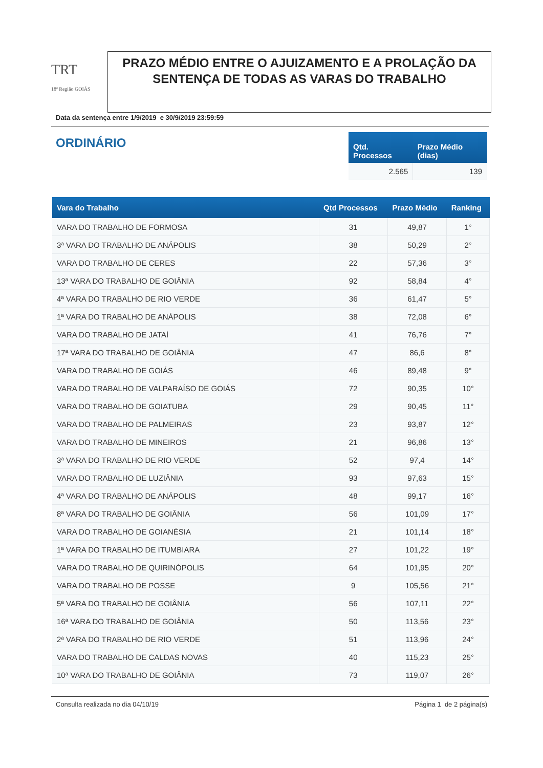TRT
18ª Região GOIÁS
PRAZO MÉDIO ENTRE O AJUIZAMENTO E A PROLAÇÃO DA SENTENÇA DE TODAS AS VARAS DO TRABALHO
Data da sentença entre 1/9/2019 e 30/9/2019 23:59:59
ORDINÁRIO
| Qtd. Processos | Prazo Médio (dias) |
| --- | --- |
| 2.565 | 139 |
| Vara do Trabalho | Qtd Processos | Prazo Médio | Ranking |
| --- | --- | --- | --- |
| VARA DO TRABALHO DE FORMOSA | 31 | 49,87 | 1° |
| 3ª VARA DO TRABALHO DE ANÁPOLIS | 38 | 50,29 | 2° |
| VARA DO TRABALHO DE CERES | 22 | 57,36 | 3° |
| 13ª VARA DO TRABALHO DE GOIÂNIA | 92 | 58,84 | 4° |
| 4ª VARA DO TRABALHO DE RIO VERDE | 36 | 61,47 | 5° |
| 1ª VARA DO TRABALHO DE ANÁPOLIS | 38 | 72,08 | 6° |
| VARA DO TRABALHO DE JATAÍ | 41 | 76,76 | 7° |
| 17ª VARA DO TRABALHO DE GOIÂNIA | 47 | 86,6 | 8° |
| VARA DO TRABALHO DE GOIÁS | 46 | 89,48 | 9° |
| VARA DO TRABALHO DE VALPARAÍSO DE GOIÁS | 72 | 90,35 | 10° |
| VARA DO TRABALHO DE GOIATUBA | 29 | 90,45 | 11° |
| VARA DO TRABALHO DE PALMEIRAS | 23 | 93,87 | 12° |
| VARA DO TRABALHO DE MINEIROS | 21 | 96,86 | 13° |
| 3ª VARA DO TRABALHO DE RIO VERDE | 52 | 97,4 | 14° |
| VARA DO TRABALHO DE LUZIÂNIA | 93 | 97,63 | 15° |
| 4ª VARA DO TRABALHO DE ANÁPOLIS | 48 | 99,17 | 16° |
| 8ª VARA DO TRABALHO DE GOIÂNIA | 56 | 101,09 | 17° |
| VARA DO TRABALHO DE GOIANÉSIA | 21 | 101,14 | 18° |
| 1ª VARA DO TRABALHO DE ITUMBIARA | 27 | 101,22 | 19° |
| VARA DO TRABALHO DE QUIRINÓPOLIS | 64 | 101,95 | 20° |
| VARA DO TRABALHO DE POSSE | 9 | 105,56 | 21° |
| 5ª VARA DO TRABALHO DE GOIÂNIA | 56 | 107,11 | 22° |
| 16ª VARA DO TRABALHO DE GOIÂNIA | 50 | 113,56 | 23° |
| 2ª VARA DO TRABALHO DE RIO VERDE | 51 | 113,96 | 24° |
| VARA DO TRABALHO DE CALDAS NOVAS | 40 | 115,23 | 25° |
| 10ª VARA DO TRABALHO DE GOIÂNIA | 73 | 119,07 | 26° |
Consulta realizada no dia 04/10/19 Página 1 de 2 página(s)